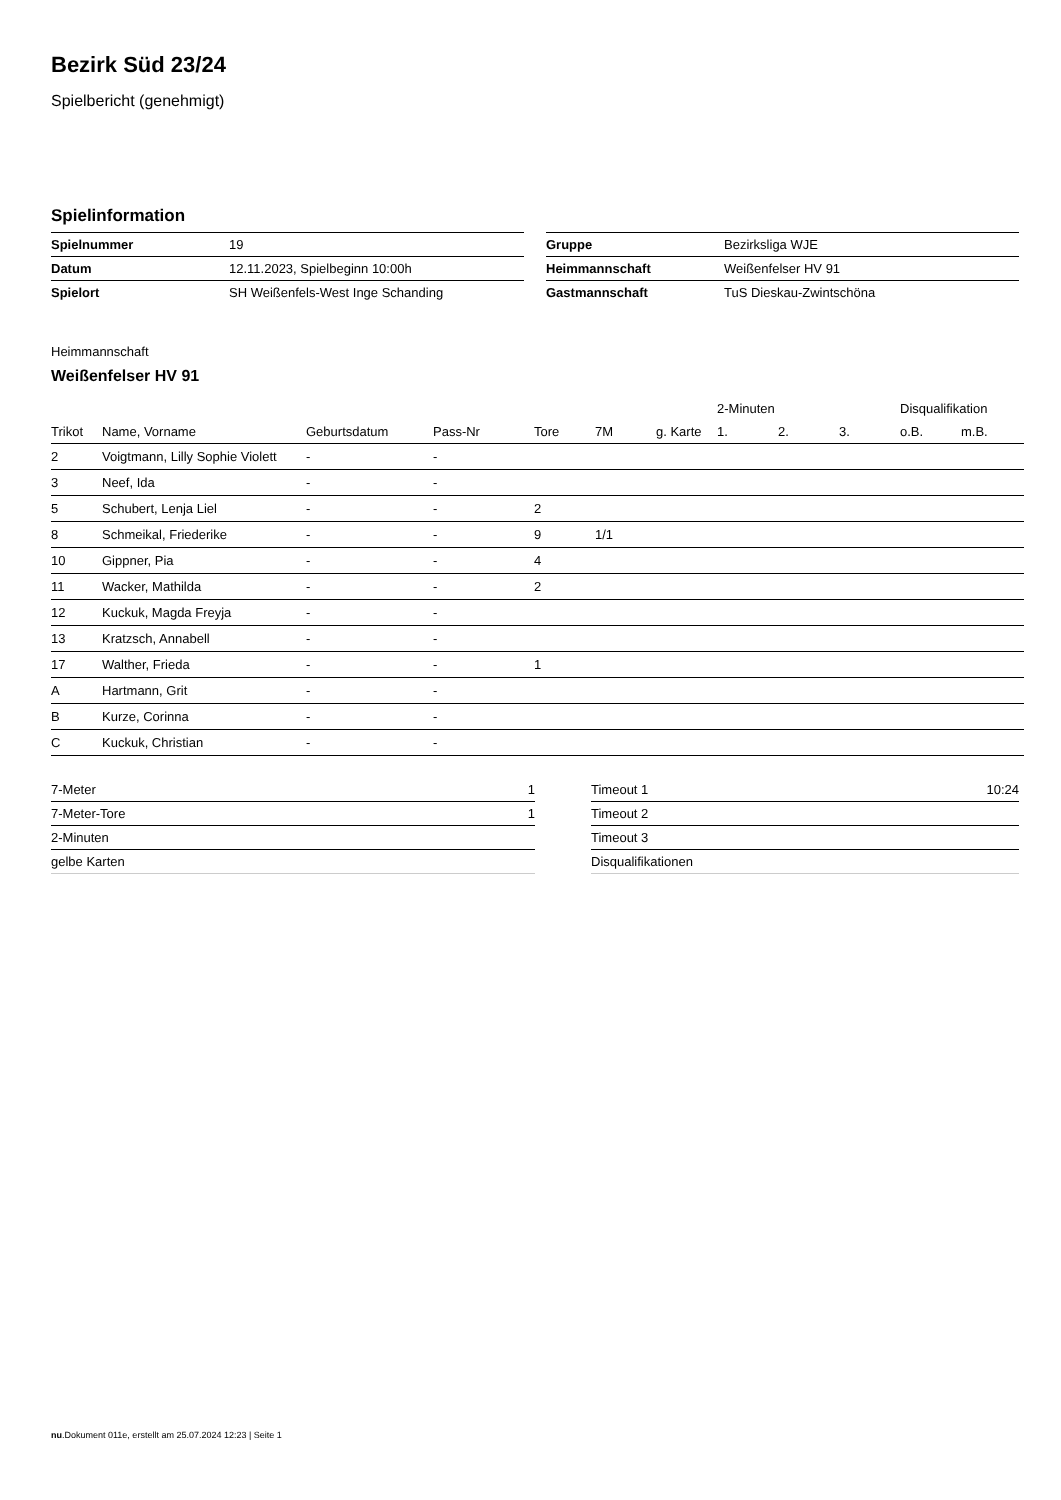Bezirk Süd 23/24
Spielbericht (genehmigt)
Spielinformation
| Spielnummer | 19 |
| Datum | 12.11.2023, Spielbeginn 10:00h |
| Spielort | SH Weißenfels-West Inge Schanding |
| Gruppe | Bezirksliga WJE |
| Heimmannschaft | Weißenfelser HV 91 |
| Gastmannschaft | TuS Dieskau-Zwintschöna |
Heimmannschaft
Weißenfelser HV 91
| | | | | | | | 2-Minuten | | | Disqualifikation | |
| --- | --- | --- | --- | --- | --- | --- | --- | --- | --- | --- | --- |
| Trikot | Name, Vorname | Geburtsdatum | Pass-Nr | Tore | 7M | g. Karte | 1. | 2. | 3. | o.B. | m.B. |
| 2 | Voigtmann, Lilly Sophie Violett | - | - | | | | | | | | |
| 3 | Neef, Ida | - | - | | | | | | | | |
| 5 | Schubert, Lenja Liel | - | - | 2 | | | | | | | |
| 8 | Schmeikal, Friederike | - | - | 9 | 1/1 | | | | | | |
| 10 | Gippner, Pia | - | - | 4 | | | | | | | |
| 11 | Wacker, Mathilda | - | - | 2 | | | | | | | |
| 12 | Kuckuk, Magda Freyja | - | - | | | | | | | | |
| 13 | Kratzsch, Annabell | - | - | | | | | | | | |
| 17 | Walther, Frieda | - | - | 1 | | | | | | | |
| A | Hartmann, Grit | - | - | | | | | | | | |
| B | Kurze, Corinna | - | - | | | | | | | | |
| C | Kuckuk, Christian | - | - | | | | | | | | |
| 7-Meter | 1 |
| 7-Meter-Tore | 1 |
| 2-Minuten | |
| gelbe Karten | |
| Timeout 1 | 10:24 |
| Timeout 2 | |
| Timeout 3 | |
| Disqualifikationen | |
nu.Dokument 011e, erstellt am 25.07.2024 12:23 | Seite 1